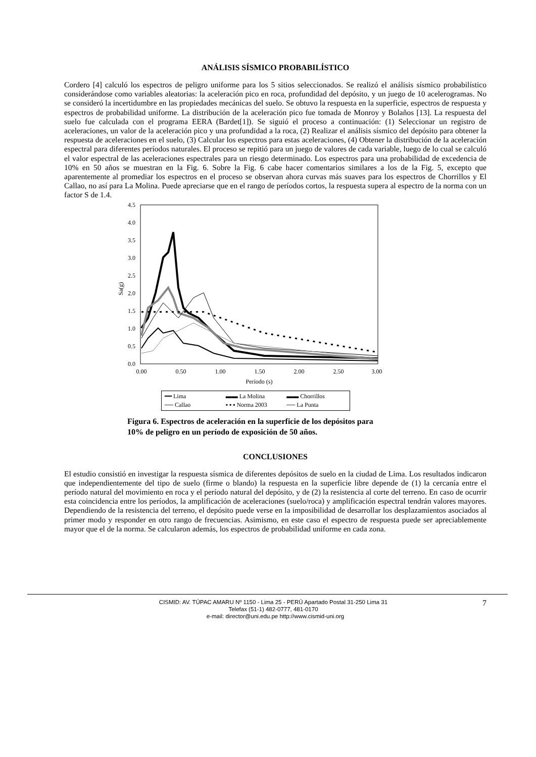ANÁLISIS SÍSMICO PROBABILÍSTICO
Cordero [4] calculó los espectros de peligro uniforme para los 5 sitios seleccionados. Se realizó el análisis sísmico probabilístico considerándose como variables aleatorias: la aceleración pico en roca, profundidad del depósito, y un juego de 10 acelerogramas. No se consideró la incertidumbre en las propiedades mecánicas del suelo. Se obtuvo la respuesta en la superficie, espectros de respuesta y espectros de probabilidad uniforme. La distribución de la aceleración pico fue tomada de Monroy y Bolaños [13]. La respuesta del suelo fue calculada con el programa EERA (Bardet[1]). Se siguió el proceso a continuación: (1) Seleccionar un registro de aceleraciones, un valor de la aceleración pico y una profundidad a la roca, (2) Realizar el análisis sísmico del depósito para obtener la respuesta de aceleraciones en el suelo, (3) Calcular los espectros para estas aceleraciones, (4) Obtener la distribución de la aceleración espectral para diferentes períodos naturales. El proceso se repitió para un juego de valores de cada variable, luego de lo cual se calculó el valor espectral de las aceleraciones espectrales para un riesgo determinado. Los espectros para una probabilidad de excedencia de 10% en 50 años se muestran en la Fig. 6. Sobre la Fig. 6 cabe hacer comentarios similares a los de la Fig. 5, excepto que aparentemente al promediar los espectros en el proceso se observan ahora curvas más suaves para los espectros de Chorrillos y El Callao, no así para La Molina. Puede apreciarse que en el rango de períodos cortos, la respuesta supera al espectro de la norma con un factor S de 1.4.
4.5
4.0
3.5
3.0
2.5
2.0
1.5
1.0
0.5
0.0
Sa(g)
0.00
0.50
1.00
1.50
2.00
2.50
3.00
Período (s)
━━ Lima ▬▬ La Molina ▬▬ Chorrillos ── Callao ▪ ▪ ▪ Norma 2003 ── La Punta
Figura 6. Espectros de aceleración en la superficie de los depósitos para 10% de peligro en un período de exposición de 50 años.
CONCLUSIONES
El estudio consistió en investigar la respuesta sísmica de diferentes depósitos de suelo en la ciudad de Lima. Los resultados indicaron que independientemente del tipo de suelo (firme o blando) la respuesta en la superficie libre depende de (1) la cercanía entre el período natural del movimiento en roca y el período natural del depósito, y de (2) la resistencia al corte del terreno. En caso de ocurrir esta coincidencia entre los períodos, la amplificación de aceleraciones (suelo/roca) y amplificación espectral tendrán valores mayores. Dependiendo de la resistencia del terreno, el depósito puede verse en la imposibilidad de desarrollar los desplazamientos asociados al primer modo y responder en otro rango de frecuencias. Asimismo, en este caso el espectro de respuesta puede ser apreciablemente mayor que el de la norma. Se calcularon además, los espectros de probabilidad uniforme en cada zona.
7
CISMID: AV. TÚPAC AMARU Nº 1150 - Lima 25 - PERÚ Apartado Postal 31-250 Lima 31
Telefax (51-1) 482-0777, 481-0170
e-mail: director@uni.edu.pe http://www.cismid-uni.org